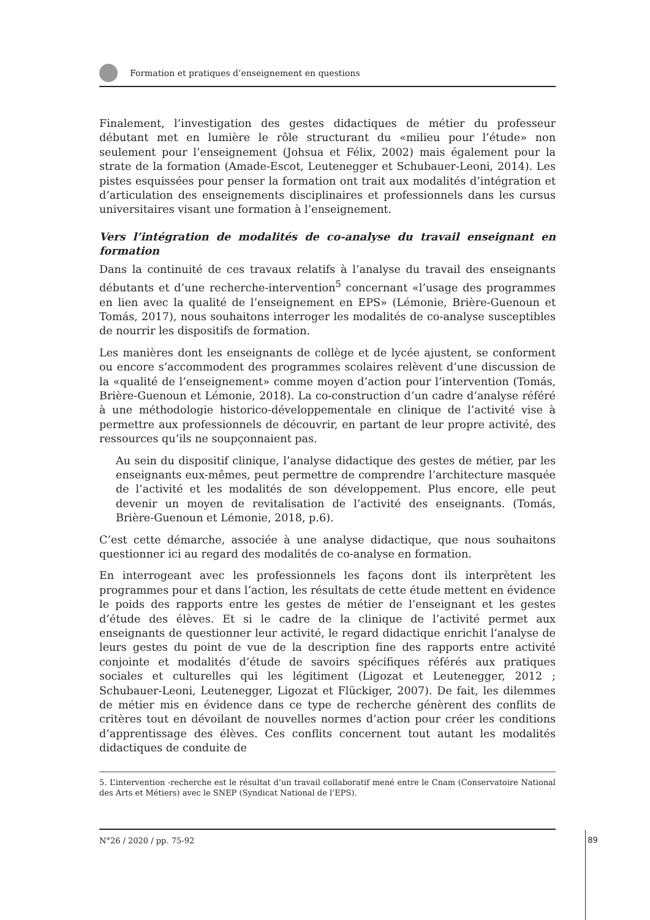Formation et pratiques d’enseignement en questions
Finalement, l’investigation des gestes didactiques de métier du professeur débutant met en lumière le rôle structurant du «milieu pour l’étude» non seulement pour l’enseignement (Johsua et Félix, 2002) mais également pour la strate de la formation (Amade-Escot, Leutenegger et Schubauer-Leoni, 2014). Les pistes esquissées pour penser la formation ont trait aux modalités d’intégration et d’articulation des enseignements disciplinaires et professionnels dans les cursus universitaires visant une formation à l’enseignement.
Vers l’intégration de modalités de co-analyse du travail enseignant en formation
Dans la continuité de ces travaux relatifs à l’analyse du travail des enseignants débutants et d’une recherche-intervention<sup>5</sup> concernant «l’usage des programmes en lien avec la qualité de l’enseignement en EPS» (Lémonie, Brière-Guenoun et Tomás, 2017), nous souhaitons interroger les modalités de co-analyse susceptibles de nourrir les dispositifs de formation.
Les manières dont les enseignants de collège et de lycée ajustent, se conforment ou encore s’accommodent des programmes scolaires relèvent d’une discussion de la «qualité de l’enseignement» comme moyen d’action pour l’intervention (Tomás, Brière-Guenoun et Lémonie, 2018). La co-construction d’un cadre d’analyse référé à une méthodologie historico-développementale en clinique de l’activité vise à permettre aux professionnels de découvrir, en partant de leur propre activité, des ressources qu’ils ne soupçonnaient pas.
Au sein du dispositif clinique, l’analyse didactique des gestes de métier, par les enseignants eux-mêmes, peut permettre de comprendre l’architecture masquée de l’activité et les modalités de son développement. Plus encore, elle peut devenir un moyen de revitalisation de l’activité des enseignants. (Tomás, Brière-Guenoun et Lémonie, 2018, p.6).
C’est cette démarche, associée à une analyse didactique, que nous souhaitons questionner ici au regard des modalités de co-analyse en formation.
En interrogeant avec les professionnels les façons dont ils interprètent les programmes pour et dans l’action, les résultats de cette étude mettent en évidence le poids des rapports entre les gestes de métier de l’enseignant et les gestes d’étude des élèves. Et si le cadre de la clinique de l’activité permet aux enseignants de questionner leur activité, le regard didactique enrichit l’analyse de leurs gestes du point de vue de la description fine des rapports entre activité conjointe et modalités d’étude de savoirs spécifiques référés aux pratiques sociales et culturelles qui les légitiment (Ligozat et Leutenegger, 2012 ; Schubauer-Leoni, Leutenegger, Ligozat et Flückiger, 2007). De fait, les dilemmes de métier mis en évidence dans ce type de recherche génèrent des conflits de critères tout en dévoilant de nouvelles normes d’action pour créer les conditions d’apprentissage des élèves. Ces conflits concernent tout autant les modalités didactiques de conduite de
5. L’intervention -recherche est le résultat d’un travail collaboratif mené entre le Cnam (Conservatoire National des Arts et Métiers) avec le SNEP (Syndicat National de l’EPS).
N°26 / 2020 / pp. 75-92
89